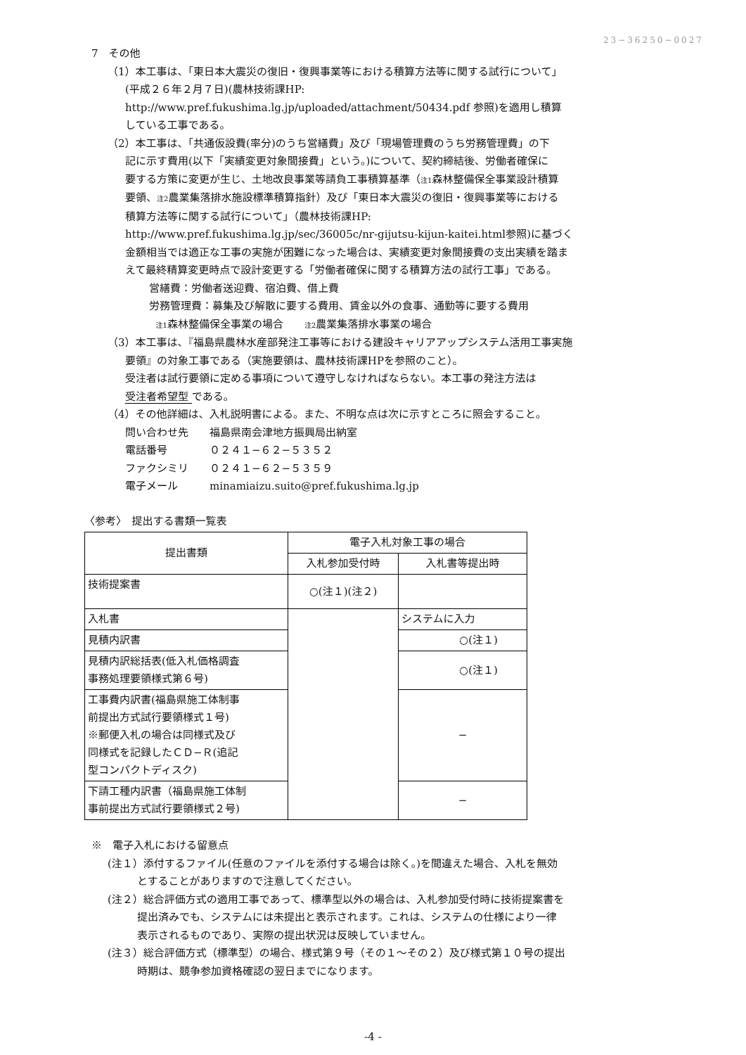23−36250−0027
7　その他
（1）本工事は、「東日本大震災の復旧・復興事業等における積算方法等に関する試行について」
(平成２６年２月７日)(農林技術課HP:
http://www.pref.fukushima.lg.jp/uploaded/attachment/50434.pdf 参照)を適用し積算
している工事である。
（2）本工事は、「共通仮設費(率分)のうち営繕費」及び「現場管理費のうち労務管理費」の下
記に示す費用(以下「実績変更対象間接費」という。)について、契約締結後、労働者確保に
要する方策に変更が生じ、土地改良事業等請負工事積算基準（注1森林整備保全事業設計積算
要領、注2農業集落排水施設標準積算指針）及び「東日本大震災の復旧・復興事業等における
積算方法等に関する試行について」（農林技術課HP:
http://www.pref.fukushima.lg.jp/sec/36005c/nr-gijutsu-kijun-kaitei.html参照)に基づく
金額相当では適正な工事の実施が困難になった場合は、実績変更対象間接費の支出実績を踏ま
えて最終精算変更時点で設計変更する「労働者確保に関する積算方法の試行工事」である。
営繕費：労働者送迎費、宿泊費、借上費
労務管理費：募集及び解散に要する費用、賃金以外の食事、通勤等に要する費用
注1森林整備保全事業の場合　　注2農業集落排水事業の場合
（3）本工事は、『福島県農林水産部発注工事等における建設キャリアアップシステム活用工事実施
要領』の対象工事である（実施要領は、農林技術課HPを参照のこと）。
受注者は試行要領に定める事項について遵守しなければならない。本工事の発注方法は
受注者希望型 である。
（4）その他詳細は、入札説明書による。また、不明な点は次に示すところに照会すること。
問い合わせ先　　福島県南会津地方振興局出納室
電話番号　　　　０２４１−６２−５３５２
ファクシミリ　　０２４１−６２−５３５９
電子メール　　　minamiaizu.suito@pref.fukushima.lg.jp
〈参考〉　提出する書類一覧表
| 提出書類 | 電子入札対象工事の場合 | |
| --- | --- | --- |
| | 入札参加受付時 | 入札書等提出時 |
| 技術提案書 | ○(注１)(注２) | |
| 入札書 | | システムに入力 |
| 見積内訳書 | | ○(注１) |
| 見積内訳総括表(低入札価格調査 事務処理要領様式第６号) | | ○(注１) |
| 工事費内訳書(福島県施工体制事 前提出方式試行要領様式１号) ※郵便入札の場合は同様式及び 同様式を記録したＣＤ−Ｒ(追記 型コンパクトディスク) | | − |
| 下請工種内訳書（福島県施工体制 事前提出方式試行要領様式２号) | | − |
※　電子入札における留意点
(注１）添付するファイル(任意のファイルを添付する場合は除く。)を間違えた場合、入札を無効
とすることがありますので注意してください。
(注２）総合評価方式の適用工事であって、標準型以外の場合は、入札参加受付時に技術提案書を
提出済みでも、システムには未提出と表示されます。これは、システムの仕様により一律
表示されるものであり、実際の提出状況は反映していません。
(注３）総合評価方式（標準型）の場合、様式第９号（その１〜その２）及び様式第１０号の提出
時期は、競争参加資格確認の翌日までになります。
-4 -